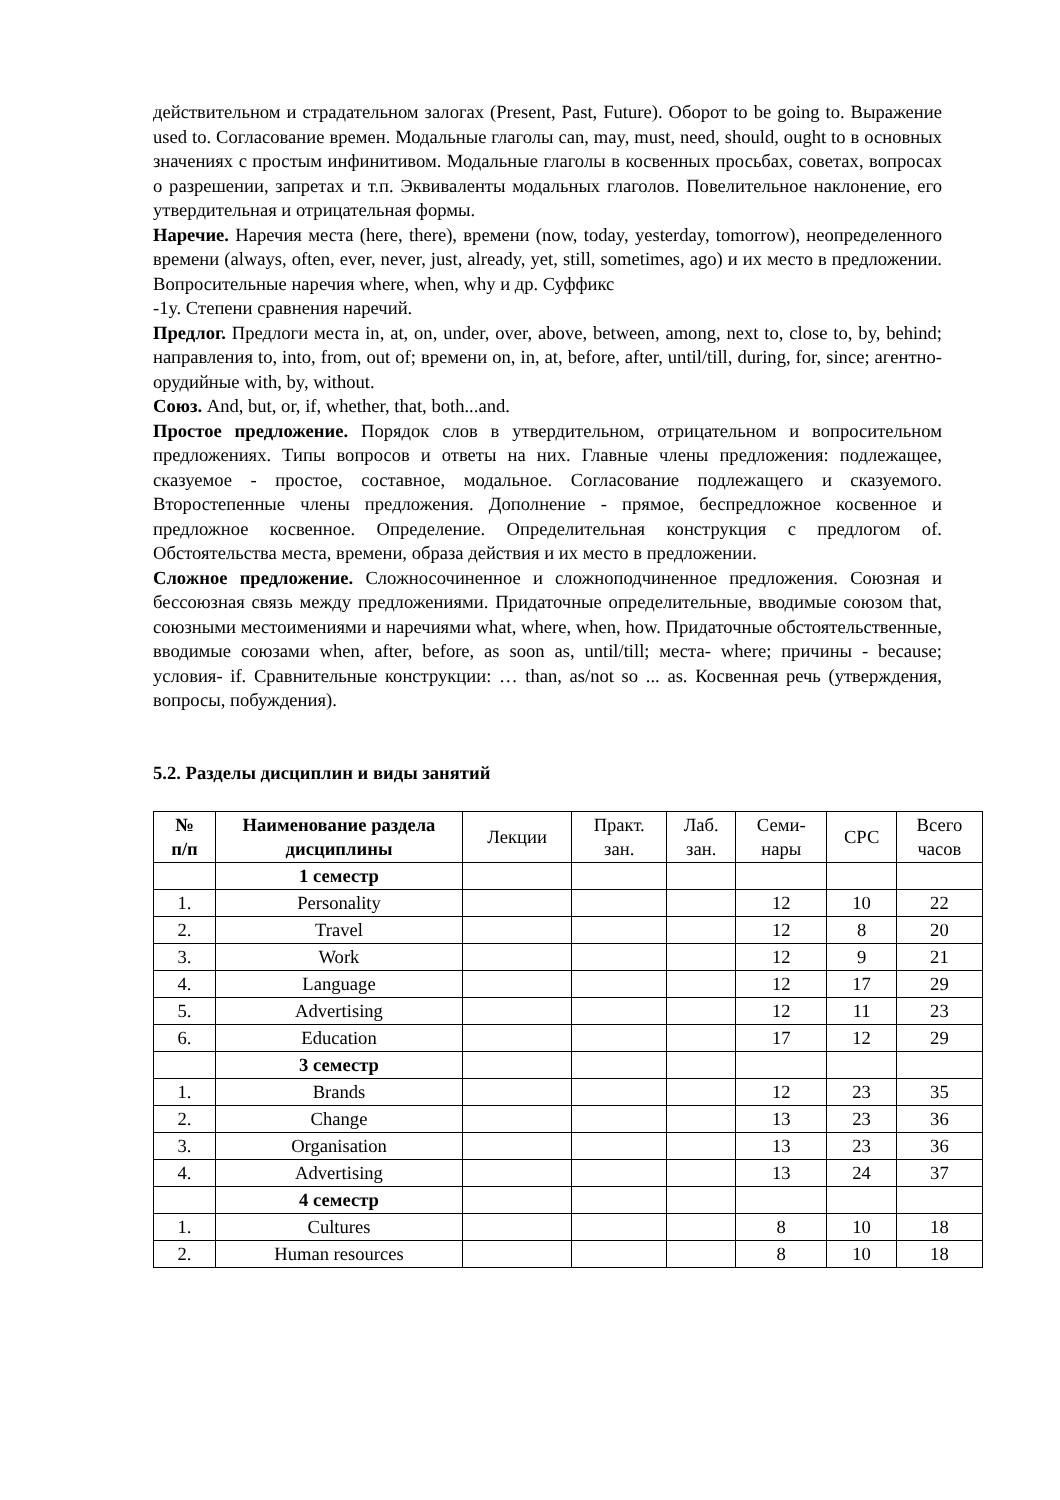действительном и страдательном залогах (Present, Past, Future). Оборот to be going to. Выражение used to. Согласование времен. Модальные глаголы can, may, must, need, should, ought to в основных значениях с простым инфинитивом. Модальные глаголы в косвенных просьбах, советах, вопросах о разрешении, запретах и т.п. Эквиваленты модальных глаголов. Повелительное наклонение, его утвердительная и отрицательная формы.
Наречие. Наречия места (here, there), времени (now, today, yesterday, tomorrow), неопределенного времени (always, often, ever, never, just, already, yet, still, sometimes, ago) и их место в предложении. Вопросительные наречия where, when, why и др. Суффикс
-1y. Степени сравнения наречий.
Предлог. Предлоги места in, at, on, under, over, above, between, among, next to, close to, by, behind; направления to, into, from, out of; времени on, in, at, before, after, until/till, during, for, since; агентно-орудийные with, by, without.
Союз. And, but, or, if, whether, that, both...and.
Простое предложение. Порядок слов в утвердительном, отрицательном и вопросительном предложениях. Типы вопросов и ответы на них. Главные члены предложения: подлежащее, сказуемое - простое, составное, модальное. Согласование подлежащего и сказуемого. Второстепенные члены предложения. Дополнение - прямое, беспредложное косвенное и предложное косвенное. Определение. Определительная конструкция с предлогом of. Обстоятельства места, времени, образа действия и их место в предложении.
Сложное предложение. Сложносочиненное и сложноподчиненное предложения. Союзная и бессоюзная связь между предложениями. Придаточные определительные, вводимые союзом that, союзными местоимениями и наречиями what, where, when, how. Придаточные обстоятельственные, вводимые союзами when, after, before, as soon as, until/till; места- where; причины - because; условия- if. Сравнительные конструкции: … than, as/not so ... as. Косвенная речь (утверждения, вопросы, побуждения).
5.2. Разделы дисциплин и виды занятий
| № п/п | Наименование раздела дисциплины | Лекции | Практ. зан. | Лаб. зан. | Семи- нары | СРС | Всего часов |
| --- | --- | --- | --- | --- | --- | --- | --- |
| | 1 семестр | | | | | | |
| 1. | Personality | | | | 12 | 10 | 22 |
| 2. | Travel | | | | 12 | 8 | 20 |
| 3. | Work | | | | 12 | 9 | 21 |
| 4. | Language | | | | 12 | 17 | 29 |
| 5. | Advertising | | | | 12 | 11 | 23 |
| 6. | Education | | | | 17 | 12 | 29 |
| | 3 семестр | | | | | | |
| 1. | Brands | | | | 12 | 23 | 35 |
| 2. | Change | | | | 13 | 23 | 36 |
| 3. | Organisation | | | | 13 | 23 | 36 |
| 4. | Advertising | | | | 13 | 24 | 37 |
| | 4 семестр | | | | | | |
| 1. | Cultures | | | | 8 | 10 | 18 |
| 2. | Human resources | | | | 8 | 10 | 18 |